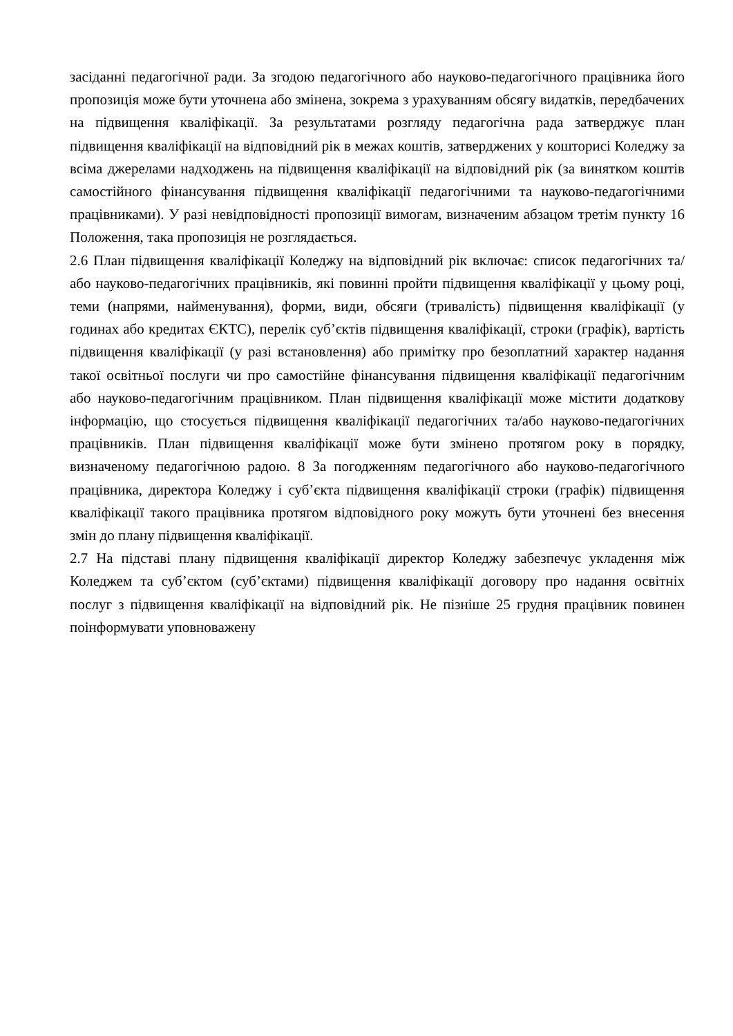засіданні педагогічної ради. За згодою педагогічного або науково-педагогічного працівника його пропозиція може бути уточнена або змінена, зокрема з урахуванням обсягу видатків, передбачених на підвищення кваліфікації. За результатами розгляду педагогічна рада затверджує план підвищення кваліфікації на відповідний рік в межах коштів, затверджених у кошторисі Коледжу за всіма джерелами надходжень на підвищення кваліфікації на відповідний рік (за винятком коштів самостійного фінансування підвищення кваліфікації педагогічними та науково-педагогічними працівниками). У разі невідповідності пропозиції вимогам, визначеним абзацом третім пункту 16 Положення, така пропозиція не розглядається.
2.6 План підвищення кваліфікації Коледжу на відповідний рік включає: список педагогічних та/або науково-педагогічних працівників, які повинні пройти підвищення кваліфікації у цьому році, теми (напрями, найменування), форми, види, обсяги (тривалість) підвищення кваліфікації (у годинах або кредитах ЄКТС), перелік суб’єктів підвищення кваліфікації, строки (графік), вартість підвищення кваліфікації (у разі встановлення) або примітку про безоплатний характер надання такої освітньої послуги чи про самостійне фінансування підвищення кваліфікації педагогічним або науково-педагогічним працівником. План підвищення кваліфікації може містити додаткову інформацію, що стосується підвищення кваліфікації педагогічних та/або науково-педагогічних працівників. План підвищення кваліфікації може бути змінено протягом року в порядку, визначеному педагогічною радою. 8 За погодженням педагогічного або науково-педагогічного працівника, директора Коледжу і суб’єкта підвищення кваліфікації строки (графік) підвищення кваліфікації такого працівника протягом відповідного року можуть бути уточнені без внесення змін до плану підвищення кваліфікації.
2.7 На підставі плану підвищення кваліфікації директор Коледжу забезпечує укладення між Коледжем та суб’єктом (суб’єктами) підвищення кваліфікації договору про надання освітніх послуг з підвищення кваліфікації на відповідний рік. Не пізніше 25 грудня працівник повинен поінформувати уповноважену